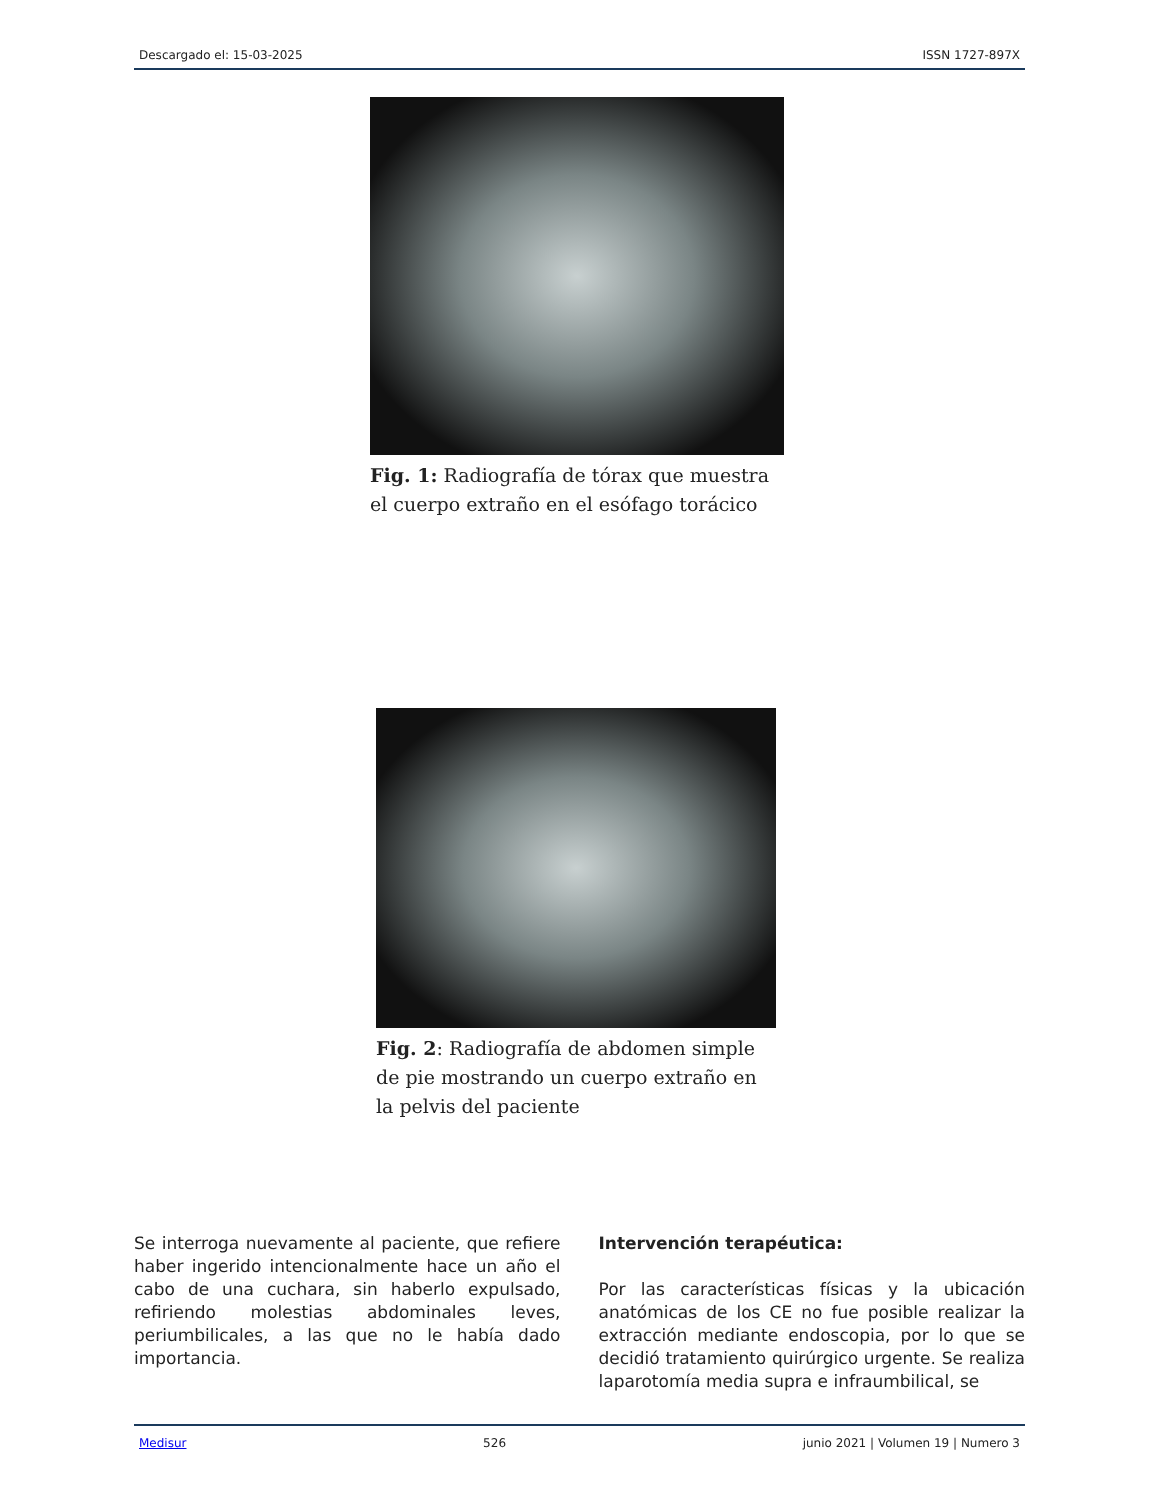Descargado el: 15-03-2025 ISSN 1727-897X
Fig. 1: Radiografía de tórax que muestra el cuerpo extraño en el esófago torácico
Fig. 2: Radiografía de abdomen simple de pie mostrando un cuerpo extraño en la pelvis del paciente
Se interroga nuevamente al paciente, que refiere haber ingerido intencionalmente hace un año el cabo de una cuchara, sin haberlo expulsado, refiriendo molestias abdominales leves, periumbilicales, a las que no le había dado importancia.
Intervención terapéutica:
Por las características físicas y la ubicación anatómicas de los CE no fue posible realizar la extracción mediante endoscopia, por lo que se decidió tratamiento quirúrgico urgente. Se realiza laparotomía media supra e infraumbilical, se
Medisur 526 junio 2021 | Volumen 19 | Numero 3